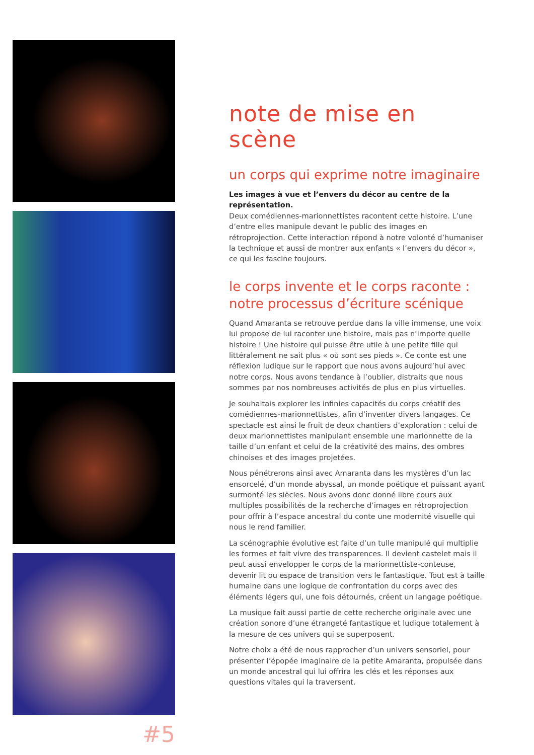#5
note de mise en scène
un corps qui exprime notre imaginaire
Les images à vue et l’envers du décor au centre de la représentation.
Deux comédiennes-marionnettistes racontent cette histoire. L’une d’entre elles manipule devant le public des images en rétroprojection. Cette interaction répond à notre volonté d’humaniser la technique et aussi de montrer aux enfants « l’envers du décor », ce qui les fascine toujours.
le corps invente et le corps raconte :
notre processus d’écriture scénique
Quand Amaranta se retrouve perdue dans la ville immense, une voix lui propose de lui raconter une histoire, mais pas n’importe quelle histoire ! Une histoire qui puisse être utile à une petite fille qui littéralement ne sait plus « où sont ses pieds ». Ce conte est une réflexion ludique sur le rapport que nous avons aujourd’hui avec notre corps. Nous avons tendance à l’oublier, distraits que nous sommes par nos nombreuses activités de plus en plus virtuelles.
Je souhaitais explorer les infinies capacités du corps créatif des comédiennes-marionnettistes, afin d’inventer divers langages. Ce spectacle est ainsi le fruit de deux chantiers d’exploration : celui de deux marionnettistes manipulant ensemble une marionnette de la taille d’un enfant et celui de la créativité des mains, des ombres chinoises et des images projetées.
Nous pénétrerons ainsi avec Amaranta dans les mystères d’un lac ensorcelé, d’un monde abyssal, un monde poétique et puissant ayant surmonté les siècles. Nous avons donc donné libre cours aux multiples possibilités de la recherche d’images en rétroprojection pour offrir à l’espace ancestral du conte une modernité visuelle qui nous le rend familier.
La scénographie évolutive est faite d’un tulle manipulé qui multiplie les formes et fait vivre des transparences. Il devient castelet mais il peut aussi envelopper le corps de la marionnettiste-conteuse, devenir lit ou espace de transition vers le fantastique. Tout est à taille humaine dans une logique de confrontation du corps avec des éléments légers qui, une fois détournés, créent un langage poétique.
La musique fait aussi partie de cette recherche originale avec une création sonore d’une étrangeté fantastique et ludique totalement à la mesure de ces univers qui se superposent.
Notre choix a été de nous rapprocher d’un univers sensoriel, pour présenter l’épopée imaginaire de la petite Amaranta, propulsée dans un monde ancestral qui lui offrira les clés et les réponses aux questions vitales qui la traversent.